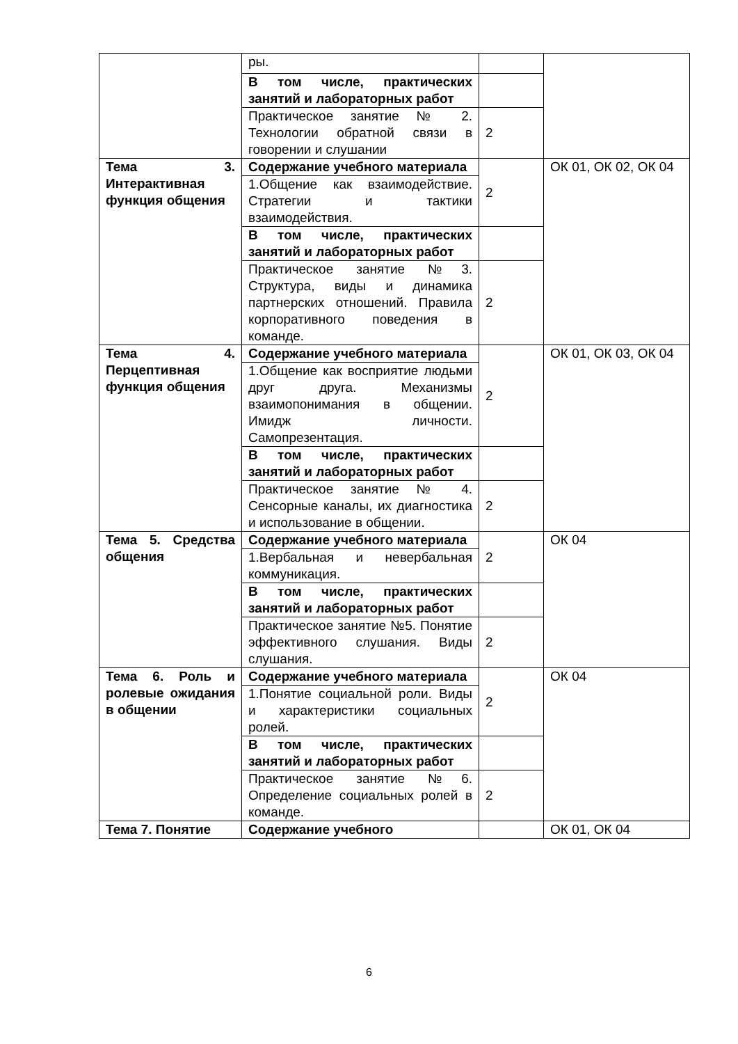| | ры. | | |
| | В том числе, практических занятий и лабораторных работ | | |
| | Практическое занятие № 2. Технологии обратной связи в говорении и слушании | 2 | |
| Тема 3. Интерактивная функция общения | Содержание учебного материала | 2 | ОК 01, ОК 02, ОК 04 |
| | 1.Общение как взаимодействие. Стратегии и тактики взаимодействия. | | |
| | В том числе, практических занятий и лабораторных работ | | |
| | Практическое занятие №3. Структура, виды и динамика партнерских отношений. Правила корпоративного поведения в команде. | 2 | |
| Тема 4. Перцептивная функция общения | Содержание учебного материала | 2 | ОК 01, ОК 03, ОК 04 |
| | 1.Общение как восприятие людьми друг друга. Механизмы взаимопонимания в общении. Имидж личности. Самопрезентация. | | |
| | В том числе, практических занятий и лабораторных работ | | |
| | Практическое занятие № 4. Сенсорные каналы, их диагностика и использование в общении. | 2 | |
| Тема 5. Средства общения | Содержание учебного материала | 2 | ОК 04 |
| | 1.Вербальная и невербальная коммуникация. | | |
| | В том числе, практических занятий и лабораторных работ | | |
| | Практическое занятие №5. Понятие эффективного слушания. Виды слушания. | 2 | |
| Тема 6. Роль и ролевые ожидания в общении | Содержание учебного материала | 2 | ОК 04 |
| | 1.Понятие социальной роли. Виды и характеристики социальных ролей. | | |
| | В том числе, практических занятий и лабораторных работ | | |
| | Практическое занятие №6. Определение социальных ролей в команде. | 2 | |
| Тема 7. Понятие | Содержание учебного | | ОК 01, ОК 04 |
6